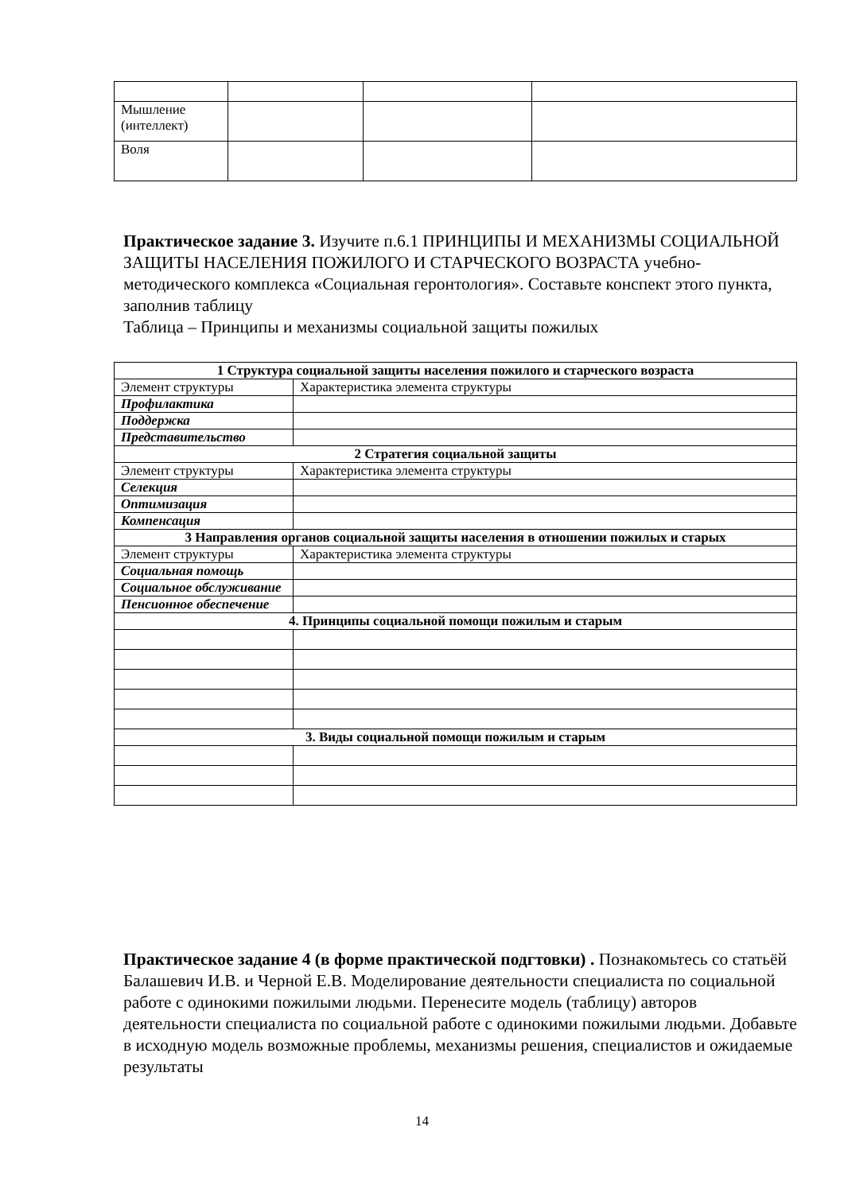| Мышление (интеллект) | | | |
| Воля | | | |
Практическое задание 3. Изучите п.6.1 ПРИНЦИПЫ И МЕХАНИЗМЫ СОЦИАЛЬНОЙ ЗАЩИТЫ НАСЕЛЕНИЯ ПОЖИЛОГО И СТАРЧЕСКОГО ВОЗРАСТА учебно-методического комплекса «Социальная геронтология». Составьте конспект этого пункта, заполнив таблицу
Таблица – Принципы и механизмы социальной защиты пожилых
| 1 Структура социальной защиты населения пожилого и старческого возраста | |
| Элемент структуры | Характеристика элемента структуры |
| Профилактика | |
| Поддержка | |
| Представительство | |
| 2 Стратегия социальной защиты | |
| Элемент структуры | Характеристика элемента структуры |
| Селекция | |
| Оптимизация | |
| Компенсация | |
| 3 Направления органов социальной защиты населения в отношении пожилых и старых | |
| Элемент структуры | Характеристика элемента структуры |
| Социальная помощь | |
| Социальное обслуживание | |
| Пенсионное обеспечение | |
| 4. Принципы социальной помощи пожилым и старым | |
| 3. Виды социальной помощи пожилым и старым | |
Практическое задание 4 (в форме практической подгтовки) . Познакомьтесь со статьёй Балашевич И.В. и Черной Е.В. Моделирование деятельности специалиста по социальной работе с одинокими пожилыми людьми. Перенесите модель (таблицу) авторов деятельности специалиста по социальной работе с одинокими пожилыми людьми. Добавьте в исходную модель возможные проблемы, механизмы решения, специалистов и ожидаемые результаты
14